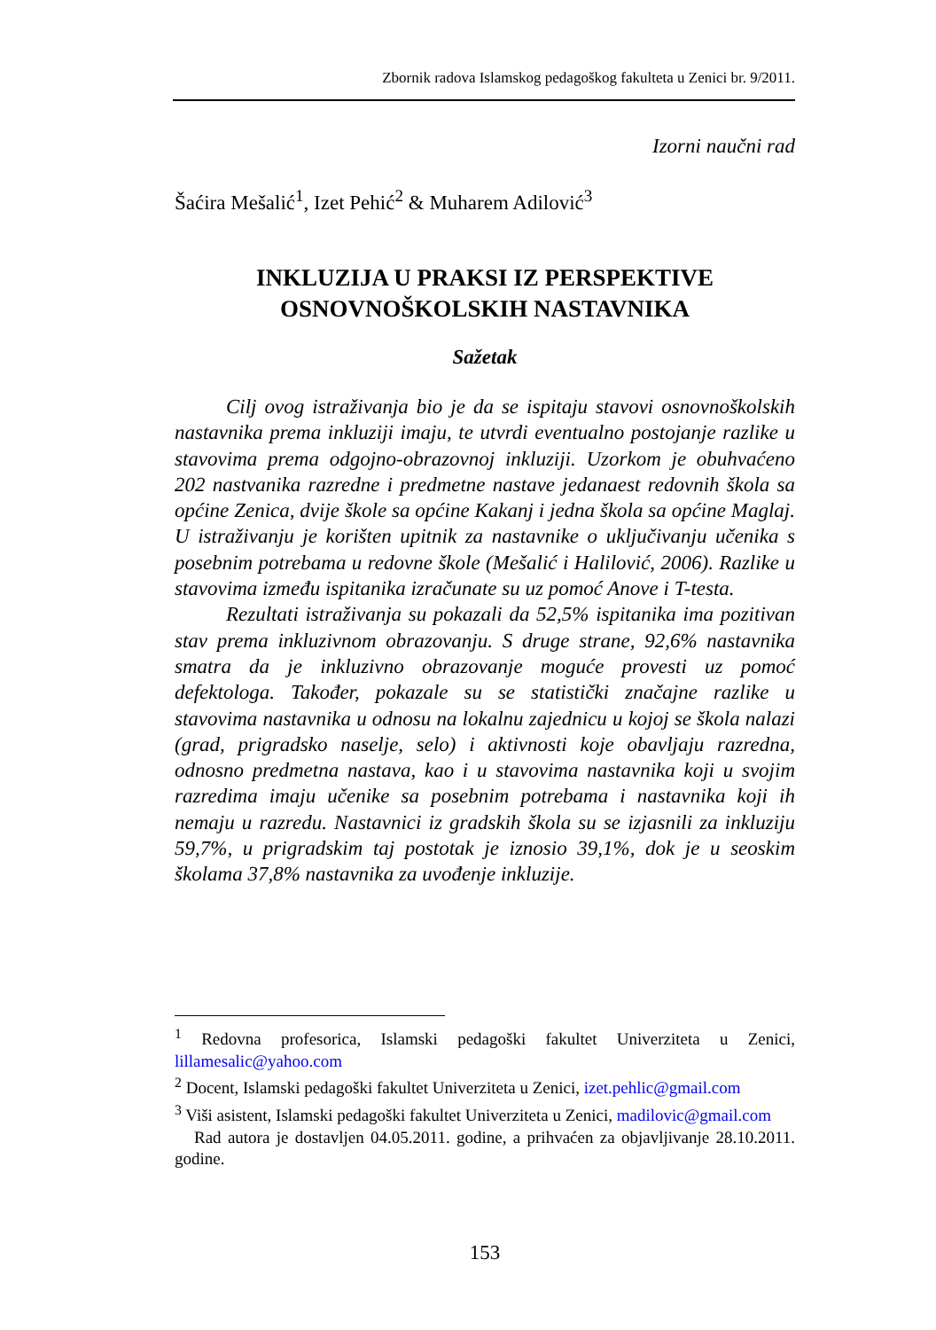Zbornik radova Islamskog pedagoškog fakulteta u Zenici br. 9/2011.
Izorni naučni rad
Šaćira Mešalić<sup>1</sup>, Izet Pehić<sup>2</sup> & Muharem Adilović<sup>3</sup>
INKLUZIJA U PRAKSI IZ PERSPEKTIVE
OSNOVNOŠKOLSKIH NASTAVNIKA
Sažetak
Cilj ovog istraživanja bio je da se ispitaju stavovi osnovnoškolskih nastavnika prema inkluziji imaju, te utvrdi eventualno postojanje razlike u stavovima prema odgojno-obrazovnoj inkluziji. Uzorkom je obuhvaćeno 202 nastvanika razredne i predmetne nastave jedanaest redovnih škola sa općine Zenica, dvije škole sa općine Kakanj i jedna škola sa općine Maglaj. U istraživanju je korišten upitnik za nastavnike o uključivanju učenika s posebnim potrebama u redovne škole (Mešalić i Halilović, 2006). Razlike u stavovima između ispitanika izračunate su uz pomoć Anove i T-testa.
Rezultati istraživanja su pokazali da 52,5% ispitanika ima pozitivan stav prema inkluzivnom obrazovanju. S druge strane, 92,6% nastavnika smatra da je inkluzivno obrazovanje moguće provesti uz pomoć defektologa. Također, pokazale su se statistički značajne razlike u stavovima nastavnika u odnosu na lokalnu zajednicu u kojoj se škola nalazi (grad, prigradsko naselje, selo) i aktivnosti koje obavljaju razredna, odnosno predmetna nastava, kao i u stavovima nastavnika koji u svojim razredima imaju učenike sa posebnim potrebama i nastavnika koji ih nemaju u razredu. Nastavnici iz gradskih škola su se izjasnili za inkluziju 59,7%, u prigradskim taj postotak je iznosio 39,1%, dok je u seoskim školama 37,8% nastavnika za uvođenje inkluzije.
<sup>1</sup> Redovna profesorica, Islamski pedagoški fakultet Univerziteta u Zenici, lillamesalic@yahoo.com
<sup>2</sup> Docent, Islamski pedagoški fakultet Univerziteta u Zenici, izet.pehlic@gmail.com
<sup>3</sup> Viši asistent, Islamski pedagoški fakultet Univerziteta u Zenici, madilovic@gmail.com
Rad autora je dostavljen 04.05.2011. godine, a prihvaćen za objavljivanje 28.10.2011. godine.
153